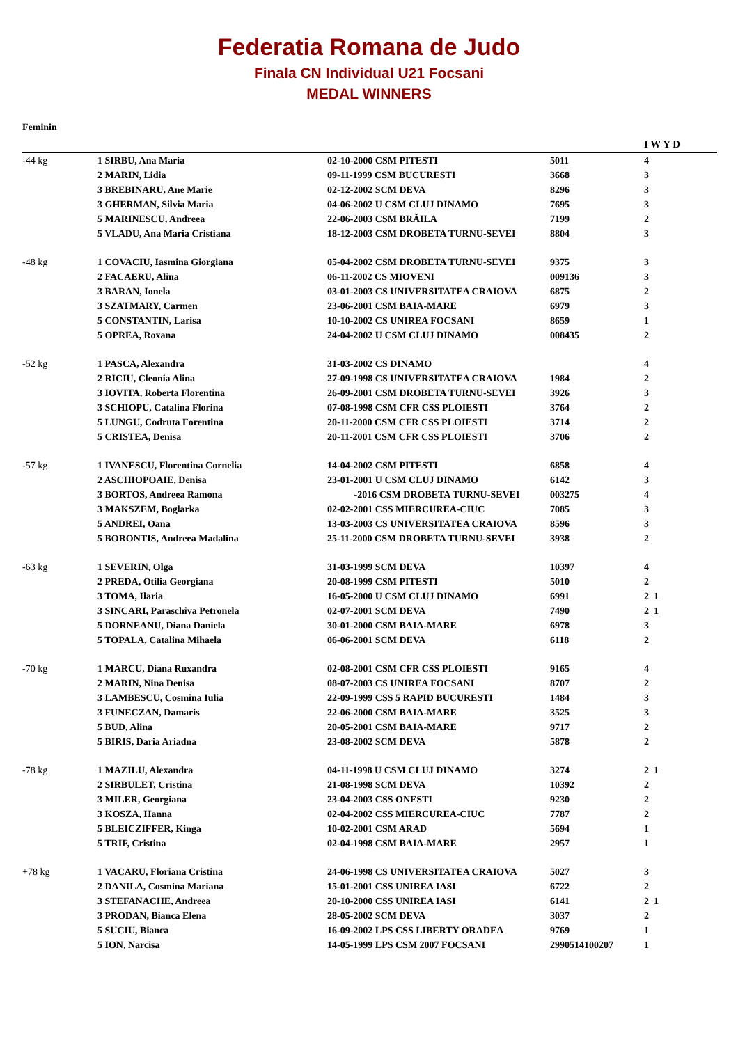Federatia Romana de Judo
Finala CN Individual U21 Focsani
MEDAL WINNERS
Feminin
| | | | | I W Y D |
| --- | --- | --- | --- | --- |
| -44 kg | 1 SIRBU, Ana Maria | 02-10-2000 CSM PITESTI | 5011 | 4 |
| | 2 MARIN, Lidia | 09-11-1999 CSM BUCURESTI | 3668 | 3 |
| | 3 BREBINARU, Ane Marie | 02-12-2002 SCM DEVA | 8296 | 3 |
| | 3 GHERMAN, Silvia Maria | 04-06-2002 U CSM CLUJ DINAMO | 7695 | 3 |
| | 5 MARINESCU, Andreea | 22-06-2003 CSM BRĂILA | 7199 | 2 |
| | 5 VLADU, Ana Maria Cristiana | 18-12-2003 CSM DROBETA TURNU-SEVEI | 8804 | 3 |
| -48 kg | 1 COVACIU, Iasmina Giorgiana | 05-04-2002 CSM DROBETA TURNU-SEVEI | 9375 | 3 |
| | 2 FACAERU, Alina | 06-11-2002 CS MIOVENI | 009136 | 3 |
| | 3 BARAN, Ionela | 03-01-2003 CS UNIVERSITATEA CRAIOVA | 6875 | 2 |
| | 3 SZATMARY, Carmen | 23-06-2001 CSM BAIA-MARE | 6979 | 3 |
| | 5 CONSTANTIN, Larisa | 10-10-2002 CS UNIREA FOCSANI | 8659 | 1 |
| | 5 OPREA, Roxana | 24-04-2002 U CSM CLUJ DINAMO | 008435 | 2 |
| -52 kg | 1 PASCA, Alexandra | 31-03-2002 CS DINAMO | | 4 |
| | 2 RICIU, Cleonia Alina | 27-09-1998 CS UNIVERSITATEA CRAIOVA | 1984 | 2 |
| | 3 IOVITA, Roberta Florentina | 26-09-2001 CSM DROBETA TURNU-SEVEI | 3926 | 3 |
| | 3 SCHIOPU, Catalina Florina | 07-08-1998 CSM CFR CSS PLOIESTI | 3764 | 2 |
| | 5 LUNGU, Codruta Forentina | 20-11-2000 CSM CFR CSS PLOIESTI | 3714 | 2 |
| | 5 CRISTEA, Denisa | 20-11-2001 CSM CFR CSS PLOIESTI | 3706 | 2 |
| -57 kg | 1 IVANESCU, Florentina Cornelia | 14-04-2002 CSM PITESTI | 6858 | 4 |
| | 2 ASCHIOPOAIE, Denisa | 23-01-2001 U CSM CLUJ DINAMO | 6142 | 3 |
| | 3 BORTOS, Andreea Ramona | -2016 CSM DROBETA TURNU-SEVEI | 003275 | 4 |
| | 3 MAKSZEM, Boglarka | 02-02-2001 CSS MIERCUREA-CIUC | 7085 | 3 |
| | 5 ANDREI, Oana | 13-03-2003 CS UNIVERSITATEA CRAIOVA | 8596 | 3 |
| | 5 BORONTIS, Andreea Madalina | 25-11-2000 CSM DROBETA TURNU-SEVEI | 3938 | 2 |
| -63 kg | 1 SEVERIN, Olga | 31-03-1999 SCM DEVA | 10397 | 4 |
| | 2 PREDA, Otilia Georgiana | 20-08-1999 CSM PITESTI | 5010 | 2 |
| | 3 TOMA, Ilaria | 16-05-2000 U CSM CLUJ DINAMO | 6991 | 2 1 |
| | 3 SINCARI, Paraschiva Petronela | 02-07-2001 SCM DEVA | 7490 | 2 1 |
| | 5 DORNEANU, Diana Daniela | 30-01-2000 CSM BAIA-MARE | 6978 | 3 |
| | 5 TOPALA, Catalina Mihaela | 06-06-2001 SCM DEVA | 6118 | 2 |
| -70 kg | 1 MARCU, Diana Ruxandra | 02-08-2001 CSM CFR CSS PLOIESTI | 9165 | 4 |
| | 2 MARIN, Nina Denisa | 08-07-2003 CS UNIREA FOCSANI | 8707 | 2 |
| | 3 LAMBESCU, Cosmina Iulia | 22-09-1999 CSS 5 RAPID BUCURESTI | 1484 | 3 |
| | 3 FUNECZAN, Damaris | 22-06-2000 CSM BAIA-MARE | 3525 | 3 |
| | 5 BUD, Alina | 20-05-2001 CSM BAIA-MARE | 9717 | 2 |
| | 5 BIRIS, Daria Ariadna | 23-08-2002 SCM DEVA | 5878 | 2 |
| -78 kg | 1 MAZILU, Alexandra | 04-11-1998 U CSM CLUJ DINAMO | 3274 | 2 1 |
| | 2 SIRBULET, Cristina | 21-08-1998 SCM DEVA | 10392 | 2 |
| | 3 MILER, Georgiana | 23-04-2003 CSS ONESTI | 9230 | 2 |
| | 3 KOSZA, Hanna | 02-04-2002 CSS MIERCUREA-CIUC | 7787 | 2 |
| | 5 BLEICZIFFER, Kinga | 10-02-2001 CSM ARAD | 5694 | 1 |
| | 5 TRIF, Cristina | 02-04-1998 CSM BAIA-MARE | 2957 | 1 |
| +78 kg | 1 VACARU, Floriana Cristina | 24-06-1998 CS UNIVERSITATEA CRAIOVA | 5027 | 3 |
| | 2 DANILA, Cosmina Mariana | 15-01-2001 CSS UNIREA IASI | 6722 | 2 |
| | 3 STEFANACHE, Andreea | 20-10-2000 CSS UNIREA IASI | 6141 | 2 1 |
| | 3 PRODAN, Bianca Elena | 28-05-2002 SCM DEVA | 3037 | 2 |
| | 5 SUCIU, Bianca | 16-09-2002 LPS CSS LIBERTY ORADEA | 9769 | 1 |
| | 5 ION, Narcisa | 14-05-1999 LPS CSM 2007 FOCSANI | 2990514100207 | 1 |